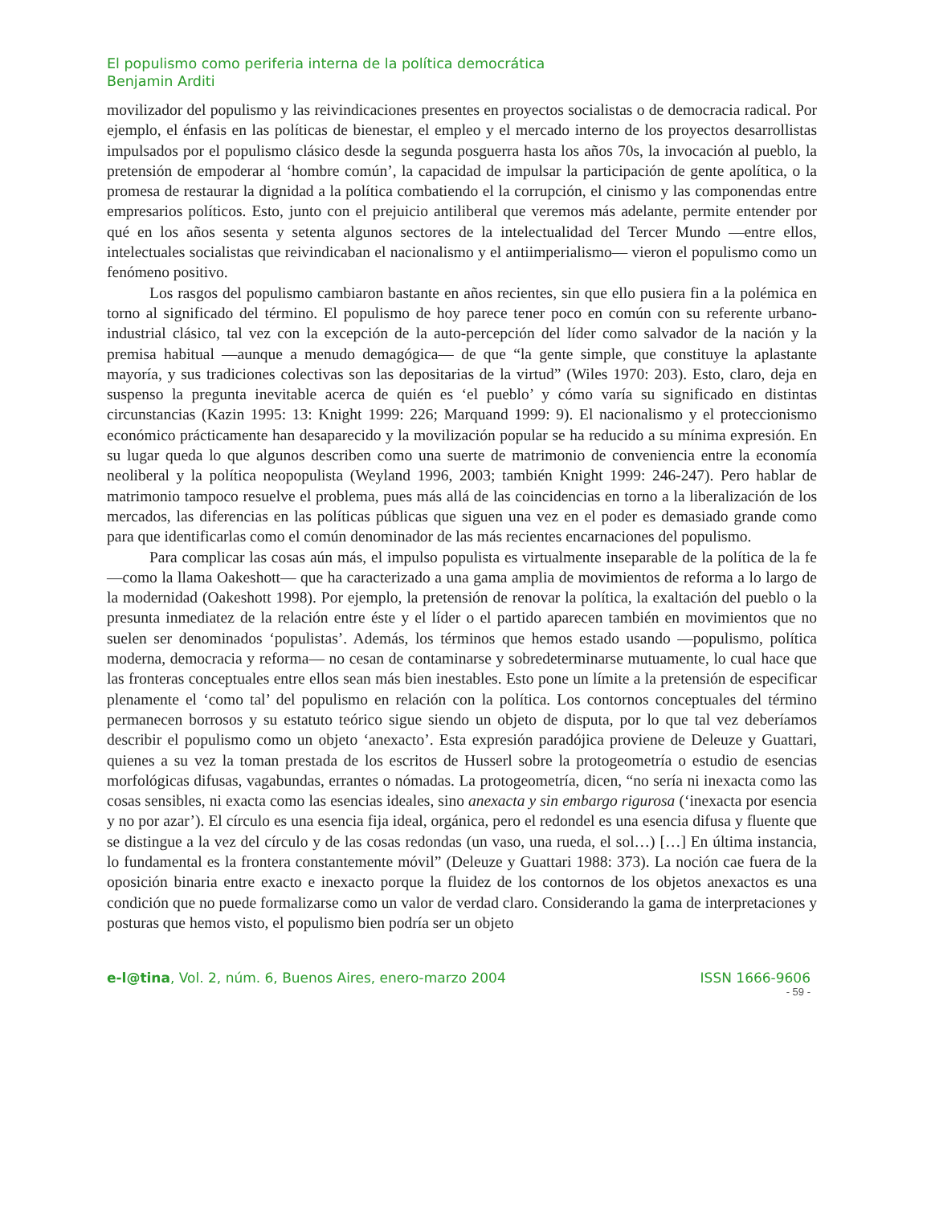El populismo como periferia interna de la política democrática
Benjamin Arditi
movilizador del populismo y las reivindicaciones presentes en proyectos socialistas o de democracia radical. Por ejemplo, el énfasis en las políticas de bienestar, el empleo y el mercado interno de los proyectos desarrollistas impulsados por el populismo clásico desde la segunda posguerra hasta los años 70s, la invocación al pueblo, la pretensión de empoderar al ‘hombre común’, la capacidad de impulsar la participación de gente apolítica, o la promesa de restaurar la dignidad a la política combatiendo el la corrupción, el cinismo y las componendas entre empresarios políticos. Esto, junto con el prejuicio antiliberal que veremos más adelante, permite entender por qué en los años sesenta y setenta algunos sectores de la intelectualidad del Tercer Mundo —entre ellos, intelectuales socialistas que reivindicaban el nacionalismo y el antiimperialismo— vieron el populismo como un fenómeno positivo.
Los rasgos del populismo cambiaron bastante en años recientes, sin que ello pusiera fin a la polémica en torno al significado del término. El populismo de hoy parece tener poco en común con su referente urbano-industrial clásico, tal vez con la excepción de la auto-percepción del líder como salvador de la nación y la premisa habitual —aunque a menudo demagógica— de que “la gente simple, que constituye la aplastante mayoría, y sus tradiciones colectivas son las depositarias de la virtud” (Wiles 1970: 203). Esto, claro, deja en suspenso la pregunta inevitable acerca de quién es ‘el pueblo’ y cómo varía su significado en distintas circunstancias (Kazin 1995: 13: Knight 1999: 226; Marquand 1999: 9). El nacionalismo y el proteccionismo económico prácticamente han desaparecido y la movilización popular se ha reducido a su mínima expresión. En su lugar queda lo que algunos describen como una suerte de matrimonio de conveniencia entre la economía neoliberal y la política neopopulista (Weyland 1996, 2003; también Knight 1999: 246-247). Pero hablar de matrimonio tampoco resuelve el problema, pues más allá de las coincidencias en torno a la liberalización de los mercados, las diferencias en las políticas públicas que siguen una vez en el poder es demasiado grande como para que identificarlas como el común denominador de las más recientes encarnaciones del populismo.
Para complicar las cosas aún más, el impulso populista es virtualmente inseparable de la política de la fe —como la llama Oakeshott— que ha caracterizado a una gama amplia de movimientos de reforma a lo largo de la modernidad (Oakeshott 1998). Por ejemplo, la pretensión de renovar la política, la exaltación del pueblo o la presunta inmediatez de la relación entre éste y el líder o el partido aparecen también en movimientos que no suelen ser denominados ‘populistas’. Además, los términos que hemos estado usando —populismo, política moderna, democracia y reforma— no cesan de contaminarse y sobredeterminarse mutuamente, lo cual hace que las fronteras conceptuales entre ellos sean más bien inestables. Esto pone un límite a la pretensión de especificar plenamente el ‘como tal’ del populismo en relación con la política. Los contornos conceptuales del término permanecen borrosos y su estatuto teórico sigue siendo un objeto de disputa, por lo que tal vez deberíamos describir el populismo como un objeto ‘anexacto’. Esta expresión paradójica proviene de Deleuze y Guattari, quienes a su vez la toman prestada de los escritos de Husserl sobre la protogeometría o estudio de esencias morfológicas difusas, vagabundas, errantes o nómadas. La protogeometría, dicen, “no sería ni inexacta como las cosas sensibles, ni exacta como las esencias ideales, sino anexacta y sin embargo rigurosa (‘inexacta por esencia y no por azar’). El círculo es una esencia fija ideal, orgánica, pero el redondel es una esencia difusa y fluente que se distingue a la vez del círculo y de las cosas redondas (un vaso, una rueda, el sol…) […] En última instancia, lo fundamental es la frontera constantemente móvil” (Deleuze y Guattari 1988: 373). La noción cae fuera de la oposición binaria entre exacto e inexacto porque la fluidez de los contornos de los objetos anexactos es una condición que no puede formalizarse como un valor de verdad claro. Considerando la gama de interpretaciones y posturas que hemos visto, el populismo bien podría ser un objeto
e-l@tina, Vol. 2, núm. 6, Buenos Aires, enero-marzo 2004 ISSN 1666-9606
- 59 -